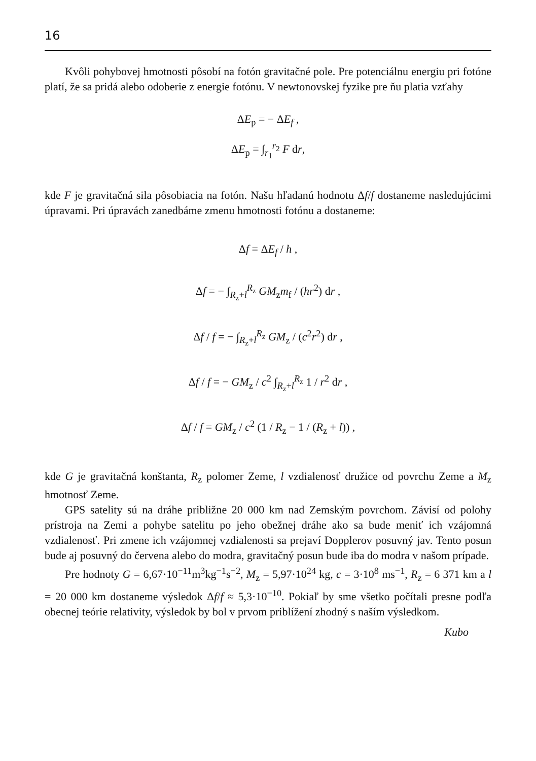16
Kvôli pohybovej hmotnosti pôsobí na fotón gravitačné pole. Pre potenciálnu energiu pri fotóne platí, že sa pridá alebo odoberie z energie fotónu. V newtonovskej fyzike pre ňu platia vzťahy
ΔE<sub>p</sub> = − ΔE<sub>f</sub> ,
ΔE<sub>p</sub> = ∫<sub>r<sub>1</sub></sub><sup>r<sub>2</sub></sup> F dr,
kde F je gravitačná sila pôsobiacia na fotón. Našu hľadanú hodnotu Δf/f dostaneme nasledujúcimi úpravami. Pri úpravách zanedbáme zmenu hmotnosti fotónu a dostaneme:
Δf = ΔE<sub>f</sub> / h ,
Δf = − ∫<sub>R<sub>z</sub>+l</sub><sup>R<sub>z</sub></sup> GM<sub>z</sub>m<sub>f</sub> / (hr<sup>2</sup>) dr ,
Δf / f = − ∫<sub>R<sub>z</sub>+l</sub><sup>R<sub>z</sub></sup> GM<sub>z</sub> / (c<sup>2</sup>r<sup>2</sup>) dr ,
Δf / f = − GM<sub>z</sub> / c<sup>2</sup> ∫<sub>R<sub>z</sub>+l</sub><sup>R<sub>z</sub></sup> 1 / r<sup>2</sup> dr ,
Δf / f = GM<sub>z</sub> / c<sup>2</sup> (1 / R<sub>z</sub> − 1 / (R<sub>z</sub> + l)) ,
kde G je gravitačná konštanta, R<sub>z</sub> polomer Zeme, l vzdialenosť družice od povrchu Zeme a M<sub>z</sub> hmotnosť Zeme.
GPS satelity sú na dráhe približne 20 000 km nad Zemským povrchom. Závisí od polohy prístroja na Zemi a pohybe satelitu po jeho obežnej dráhe ako sa bude meniť ich vzájomná vzdialenosť. Pri zmene ich vzájomnej vzdialenosti sa prejaví Dopplerov posuvný jav. Tento posun bude aj posuvný do červena alebo do modra, gravitačný posun bude iba do modra v našom prípade.
Pre hodnoty G = 6,67·10<sup>−11</sup>m<sup>3</sup>kg<sup>−1</sup>s<sup>−2</sup>, M<sub>z</sub> = 5,97·10<sup>24</sup> kg, c = 3·10<sup>8</sup> ms<sup>−1</sup>, R<sub>z</sub> = 6 371 km a l = 20 000 km dostaneme výsledok Δf/f ≈ 5,3·10<sup>−10</sup>. Pokiaľ by sme všetko počítali presne podľa obecnej teórie relativity, výsledok by bol v prvom priblížení zhodný s naším výsledkom.
Kubo